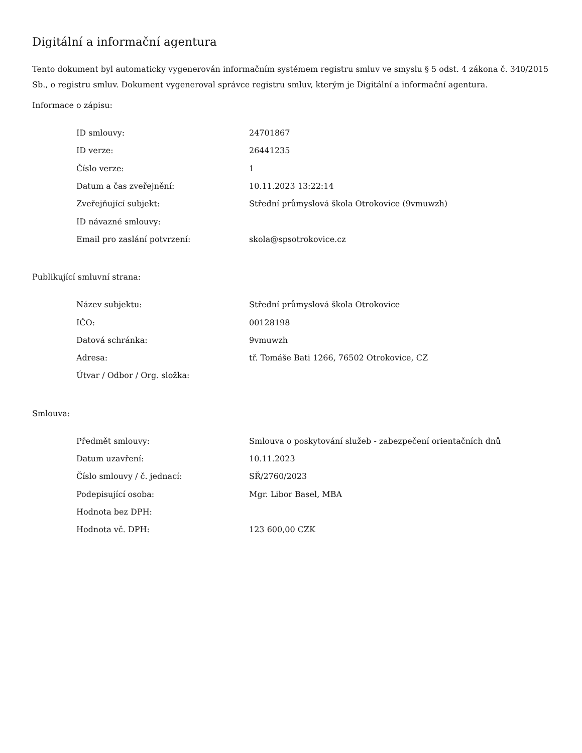Digitální a informační agentura
Tento dokument byl automaticky vygenerován informačním systémem registru smluv ve smyslu § 5 odst. 4 zákona č. 340/2015 Sb., o registru smluv. Dokument vygeneroval správce registru smluv, kterým je Digitální a informační agentura.
Informace o zápisu:
| ID smlouvy: | 24701867 |
| ID verze: | 26441235 |
| Číslo verze: | 1 |
| Datum a čas zveřejnění: | 10.11.2023 13:22:14 |
| Zveřejňující subjekt: | Střední průmyslová škola Otrokovice (9vmuwzh) |
| ID návazné smlouvy: | |
| Email pro zaslání potvrzení: | skola@spsotrokovice.cz |
Publikující smluvní strana:
| Název subjektu: | Střední průmyslová škola Otrokovice |
| IČO: | 00128198 |
| Datová schránka: | 9vmuwzh |
| Adresa: | tř. Tomáše Bati 1266, 76502 Otrokovice, CZ |
| Útvar / Odbor / Org. složka: | |
Smlouva:
| Předmět smlouvy: | Smlouva o poskytování služeb - zabezpečení orientačních dnů |
| Datum uzavření: | 10.11.2023 |
| Číslo smlouvy / č. jednací: | SŘ/2760/2023 |
| Podepisující osoba: | Mgr. Libor Basel, MBA |
| Hodnota bez DPH: | |
| Hodnota vč. DPH: | 123 600,00 CZK |